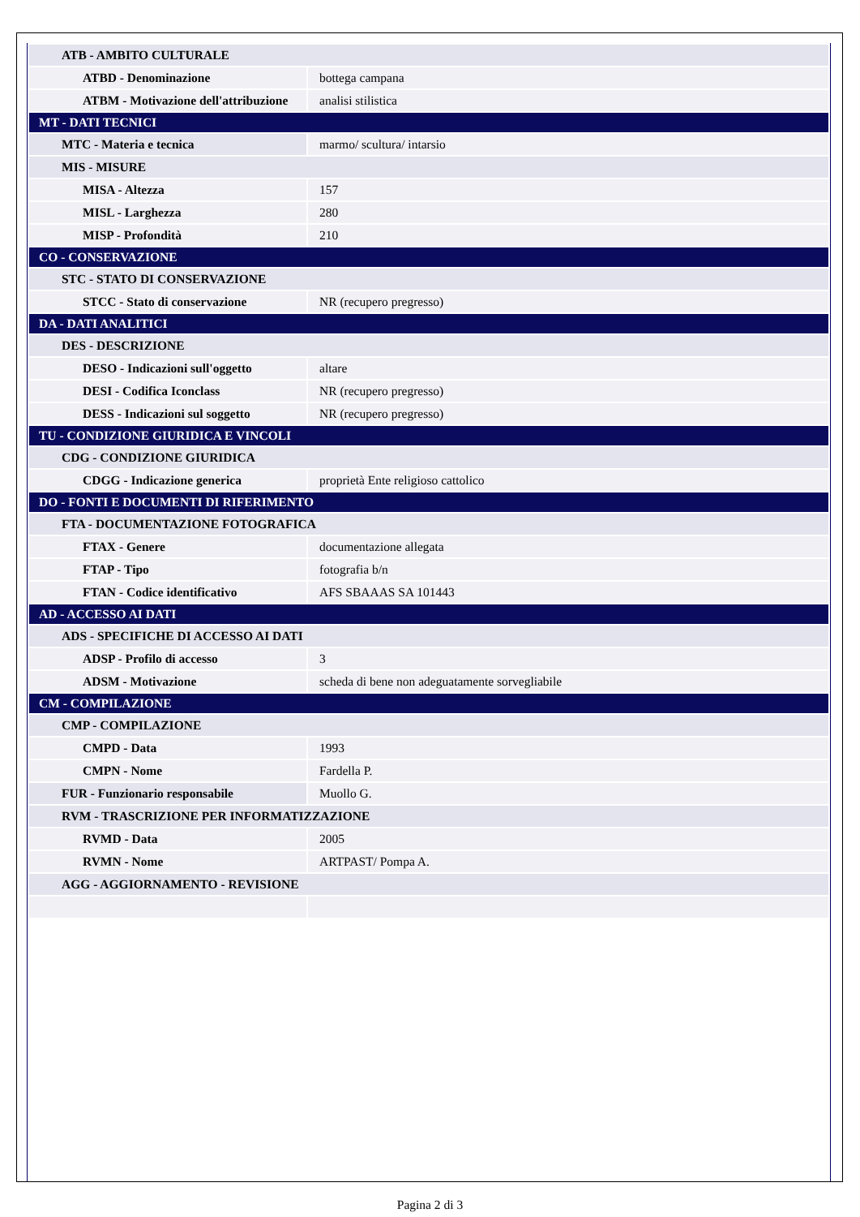| ATB - AMBITO CULTURALE | |
| ATBD - Denominazione | bottega campana |
| ATBM - Motivazione dell'attribuzione | analisi stilistica |
| MT - DATI TECNICI | |
| MTC - Materia e tecnica | marmo/ scultura/ intarsio |
| MIS - MISURE | |
| MISA - Altezza | 157 |
| MISL - Larghezza | 280 |
| MISP - Profondità | 210 |
| CO - CONSERVAZIONE | |
| STC - STATO DI CONSERVAZIONE | |
| STCC - Stato di conservazione | NR (recupero pregresso) |
| DA - DATI ANALITICI | |
| DES - DESCRIZIONE | |
| DESO - Indicazioni sull'oggetto | altare |
| DESI - Codifica Iconclass | NR (recupero pregresso) |
| DESS - Indicazioni sul soggetto | NR (recupero pregresso) |
| TU - CONDIZIONE GIURIDICA E VINCOLI | |
| CDG - CONDIZIONE GIURIDICA | |
| CDGG - Indicazione generica | proprietà Ente religioso cattolico |
| DO - FONTI E DOCUMENTI DI RIFERIMENTO | |
| FTA - DOCUMENTAZIONE FOTOGRAFICA | |
| FTAX - Genere | documentazione allegata |
| FTAP - Tipo | fotografia b/n |
| FTAN - Codice identificativo | AFS SBAAAS SA 101443 |
| AD - ACCESSO AI DATI | |
| ADS - SPECIFICHE DI ACCESSO AI DATI | |
| ADSP - Profilo di accesso | 3 |
| ADSM - Motivazione | scheda di bene non adeguatamente sorvegliabile |
| CM - COMPILAZIONE | |
| CMP - COMPILAZIONE | |
| CMPD - Data | 1993 |
| CMPN - Nome | Fardella P. |
| FUR - Funzionario responsabile | Muollo G. |
| RVM - TRASCRIZIONE PER INFORMATIZZAZIONE | |
| RVMD - Data | 2005 |
| RVMN - Nome | ARTPAST/ Pompa A. |
| AGG - AGGIORNAMENTO - REVISIONE | |
Pagina 2 di 3